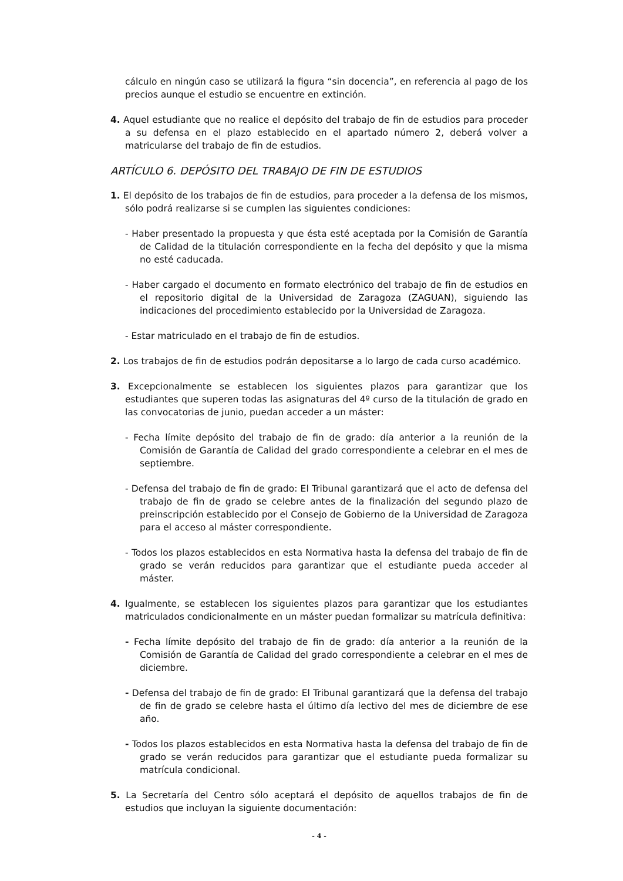cálculo en ningún caso se utilizará la figura “sin docencia”, en referencia al pago de los precios aunque el estudio se encuentre en extinción.
4. Aquel estudiante que no realice el depósito del trabajo de fin de estudios para proceder a su defensa en el plazo establecido en el apartado número 2, deberá volver a matricularse del trabajo de fin de estudios.
ARTÍCULO 6. DEPÓSITO DEL TRABAJO DE FIN DE ESTUDIOS
1. El depósito de los trabajos de fin de estudios, para proceder a la defensa de los mismos, sólo podrá realizarse si se cumplen las siguientes condiciones:
- Haber presentado la propuesta y que ésta esté aceptada por la Comisión de Garantía de Calidad de la titulación correspondiente en la fecha del depósito y que la misma no esté caducada.
- Haber cargado el documento en formato electrónico del trabajo de fin de estudios en el repositorio digital de la Universidad de Zaragoza (ZAGUAN), siguiendo las indicaciones del procedimiento establecido por la Universidad de Zaragoza.
- Estar matriculado en el trabajo de fin de estudios.
2. Los trabajos de fin de estudios podrán depositarse a lo largo de cada curso académico.
3. Excepcionalmente se establecen los siguientes plazos para garantizar que los estudiantes que superen todas las asignaturas del 4º curso de la titulación de grado en las convocatorias de junio, puedan acceder a un máster:
- Fecha límite depósito del trabajo de fin de grado: día anterior a la reunión de la Comisión de Garantía de Calidad del grado correspondiente a celebrar en el mes de septiembre.
- Defensa del trabajo de fin de grado: El Tribunal garantizará que el acto de defensa del trabajo de fin de grado se celebre antes de la finalización del segundo plazo de preinscripción establecido por el Consejo de Gobierno de la Universidad de Zaragoza para el acceso al máster correspondiente.
- Todos los plazos establecidos en esta Normativa hasta la defensa del trabajo de fin de grado se verán reducidos para garantizar que el estudiante pueda acceder al máster.
4. Igualmente, se establecen los siguientes plazos para garantizar que los estudiantes matriculados condicionalmente en un máster puedan formalizar su matrícula definitiva:
- Fecha límite depósito del trabajo de fin de grado: día anterior a la reunión de la Comisión de Garantía de Calidad del grado correspondiente a celebrar en el mes de diciembre.
- Defensa del trabajo de fin de grado: El Tribunal garantizará que la defensa del trabajo de fin de grado se celebre hasta el último día lectivo del mes de diciembre de ese año.
- Todos los plazos establecidos en esta Normativa hasta la defensa del trabajo de fin de grado se verán reducidos para garantizar que el estudiante pueda formalizar su matrícula condicional.
5. La Secretaría del Centro sólo aceptará el depósito de aquellos trabajos de fin de estudios que incluyan la siguiente documentación:
- 4 -